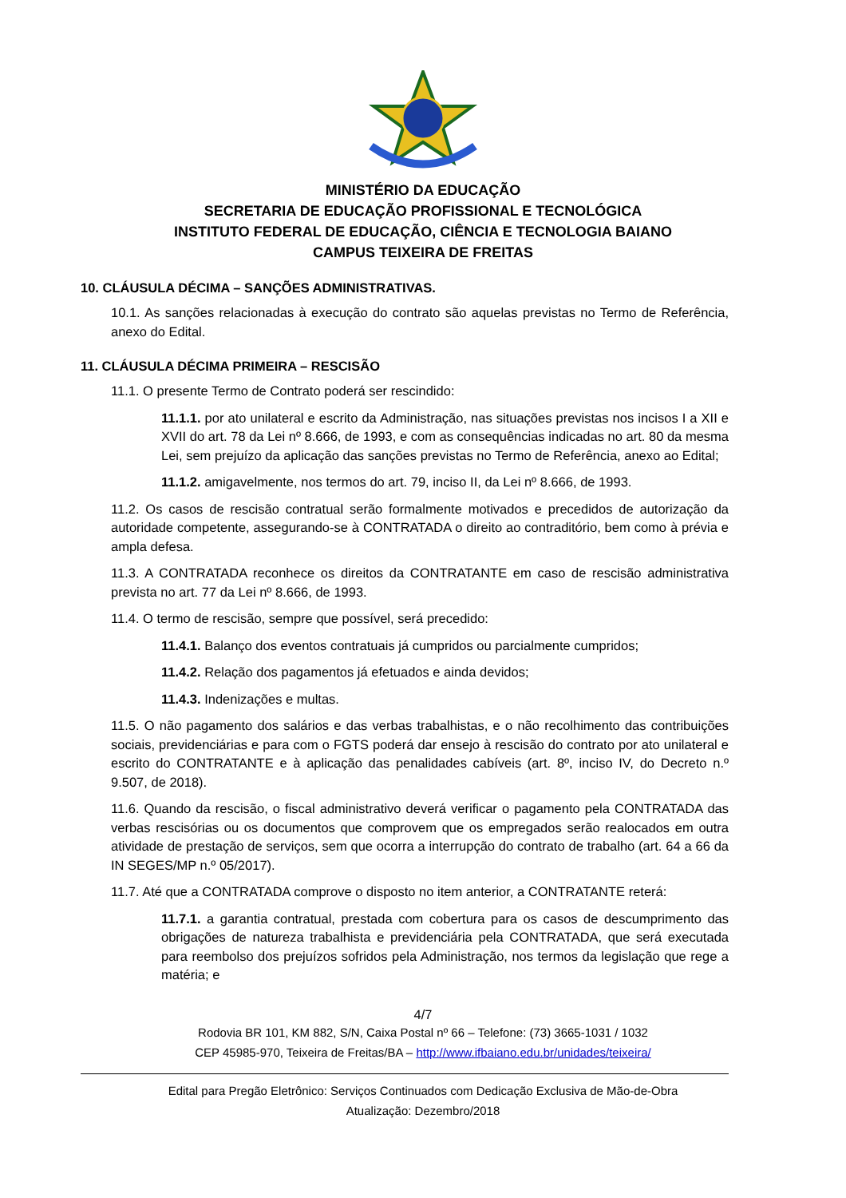MINISTÉRIO DA EDUCAÇÃO
SECRETARIA DE EDUCAÇÃO PROFISSIONAL E TECNOLÓGICA
INSTITUTO FEDERAL DE EDUCAÇÃO, CIÊNCIA E TECNOLOGIA BAIANO
CAMPUS TEIXEIRA DE FREITAS
10. CLÁUSULA DÉCIMA – SANÇÕES ADMINISTRATIVAS.
10.1. As sanções relacionadas à execução do contrato são aquelas previstas no Termo de Referência, anexo do Edital.
11. CLÁUSULA DÉCIMA PRIMEIRA – RESCISÃO
11.1. O presente Termo de Contrato poderá ser rescindido:
11.1.1. por ato unilateral e escrito da Administração, nas situações previstas nos incisos I a XII e XVII do art. 78 da Lei nº 8.666, de 1993, e com as consequências indicadas no art. 80 da mesma Lei, sem prejuízo da aplicação das sanções previstas no Termo de Referência, anexo ao Edital;
11.1.2. amigavelmente, nos termos do art. 79, inciso II, da Lei nº 8.666, de 1993.
11.2. Os casos de rescisão contratual serão formalmente motivados e precedidos de autorização da autoridade competente, assegurando-se à CONTRATADA o direito ao contraditório, bem como à prévia e ampla defesa.
11.3. A CONTRATADA reconhece os direitos da CONTRATANTE em caso de rescisão administrativa prevista no art. 77 da Lei nº 8.666, de 1993.
11.4. O termo de rescisão, sempre que possível, será precedido:
11.4.1. Balanço dos eventos contratuais já cumpridos ou parcialmente cumpridos;
11.4.2. Relação dos pagamentos já efetuados e ainda devidos;
11.4.3. Indenizações e multas.
11.5. O não pagamento dos salários e das verbas trabalhistas, e o não recolhimento das contribuições sociais, previdenciárias e para com o FGTS poderá dar ensejo à rescisão do contrato por ato unilateral e escrito do CONTRATANTE e à aplicação das penalidades cabíveis (art. 8º, inciso IV, do Decreto n.º 9.507, de 2018).
11.6. Quando da rescisão, o fiscal administrativo deverá verificar o pagamento pela CONTRATADA das verbas rescisórias ou os documentos que comprovem que os empregados serão realocados em outra atividade de prestação de serviços, sem que ocorra a interrupção do contrato de trabalho (art. 64 a 66 da IN SEGES/MP n.º 05/2017).
11.7. Até que a CONTRATADA comprove o disposto no item anterior, a CONTRATANTE reterá:
11.7.1. a garantia contratual, prestada com cobertura para os casos de descumprimento das obrigações de natureza trabalhista e previdenciária pela CONTRATADA, que será executada para reembolso dos prejuízos sofridos pela Administração, nos termos da legislação que rege a matéria; e
4/7
Rodovia BR 101, KM 882, S/N, Caixa Postal nº 66 – Telefone: (73) 3665-1031 / 1032
CEP 45985-970, Teixeira de Freitas/BA – http://www.ifbaiano.edu.br/unidades/teixeira/
Edital para Pregão Eletrônico: Serviços Continuados com Dedicação Exclusiva de Mão-de-Obra
Atualização: Dezembro/2018